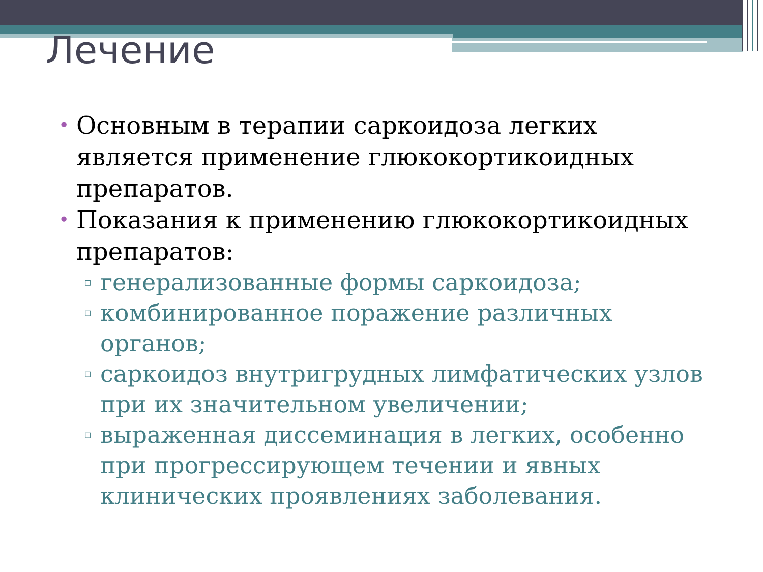Лечение
• Основным в терапии саркоидоза легких является применение глюкокортикоидных препаратов.
• Показания к применению глюкокортикоидных препаратов:
▫ генерализованные формы саркоидоза;
▫ комбинированное поражение различных органов;
▫ саркоидоз внутригрудных лимфатических узлов при их значительном увеличении;
▫ выраженная диссеминация в легких, особенно при прогрессирующем течении и явных клинических проявлениях заболевания.